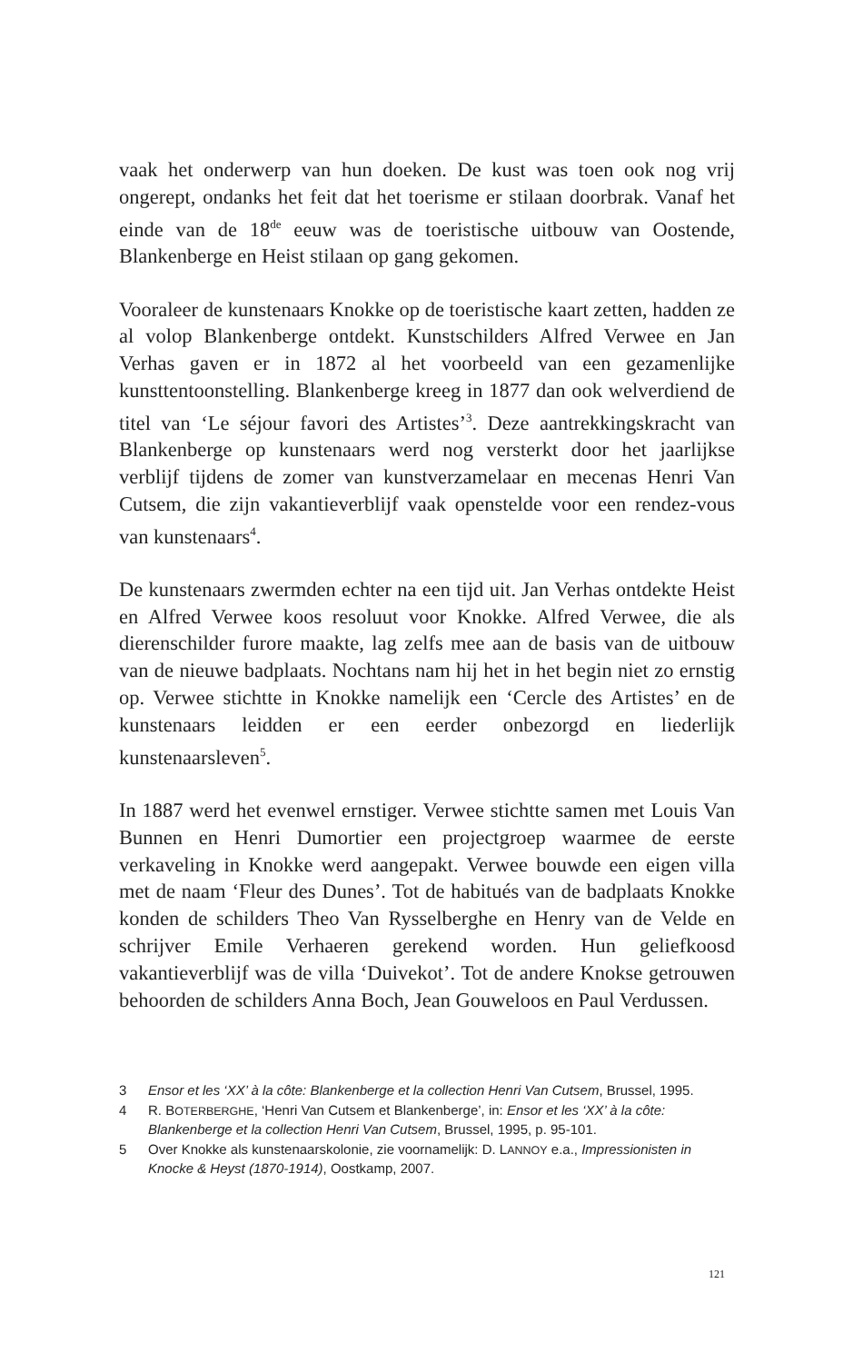vaak het onderwerp van hun doeken. De kust was toen ook nog vrij ongerept, ondanks het feit dat het toerisme er stilaan doorbrak. Vanaf het einde van de 18<sup>de</sup> eeuw was de toeristische uitbouw van Oostende, Blankenberge en Heist stilaan op gang gekomen.
Vooraleer de kunstenaars Knokke op de toeristische kaart zetten, hadden ze al volop Blankenberge ontdekt. Kunstschilders Alfred Verwee en Jan Verhas gaven er in 1872 al het voorbeeld van een gezamenlijke kunsttentoonstelling. Blankenberge kreeg in 1877 dan ook welverdiend de titel van ‘Le séjour favori des Artistes’<sup>3</sup>. Deze aantrekkingskracht van Blankenberge op kunstenaars werd nog versterkt door het jaarlijkse verblijf tijdens de zomer van kunstverzamelaar en mecenas Henri Van Cutsem, die zijn vakantieverblijf vaak openstelde voor een rendez-vous van kunstenaars<sup>4</sup>.
De kunstenaars zwermden echter na een tijd uit. Jan Verhas ontdekte Heist en Alfred Verwee koos resoluut voor Knokke. Alfred Verwee, die als dierenschilder furore maakte, lag zelfs mee aan de basis van de uitbouw van de nieuwe badplaats. Nochtans nam hij het in het begin niet zo ernstig op. Verwee stichtte in Knokke namelijk een ‘Cercle des Artistes’ en de kunstenaars leidden er een eerder onbezorgd en liederlijk kunstenaarsleven<sup>5</sup>.
In 1887 werd het evenwel ernstiger. Verwee stichtte samen met Louis Van Bunnen en Henri Dumortier een projectgroep waarmee de eerste verkaveling in Knokke werd aangepakt. Verwee bouwde een eigen villa met de naam ‘Fleur des Dunes’. Tot de habitués van de badplaats Knokke konden de schilders Theo Van Rysselberghe en Henry van de Velde en schrijver Emile Verhaeren gerekend worden. Hun geliefkoosd vakantieverblijf was de villa ‘Duivekot’. Tot de andere Knokse getrouwen behoorden de schilders Anna Boch, Jean Gouweloos en Paul Verdussen.
3 Ensor et les ‘XX’ à la côte: Blankenberge et la collection Henri Van Cutsem, Brussel, 1995.
4 R. BOTERBERGHE, ‘Henri Van Cutsem et Blankenberge’, in: Ensor et les ‘XX’ à la côte: Blankenberge et la collection Henri Van Cutsem, Brussel, 1995, p. 95-101.
5 Over Knokke als kunstenaarskolonie, zie voornamelijk: D. LANNOY e.a., Impressionisten in Knocke & Heyst (1870-1914), Oostkamp, 2007.
121